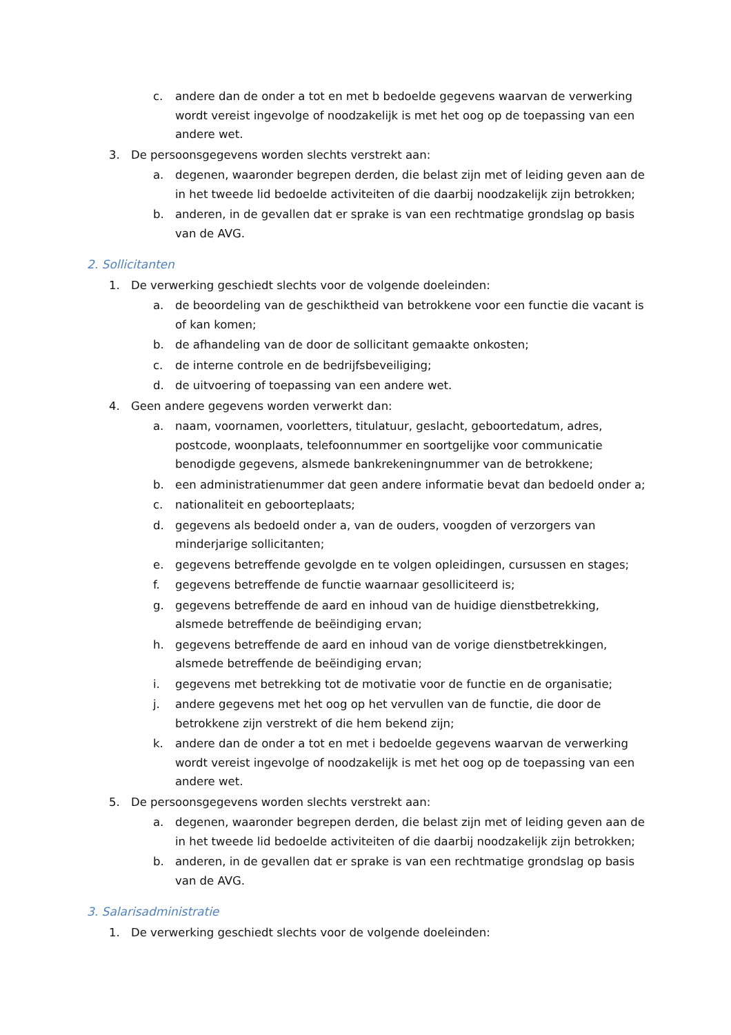c. andere dan de onder a tot en met b bedoelde gegevens waarvan de verwerking wordt vereist ingevolge of noodzakelijk is met het oog op de toepassing van een andere wet.
3. De persoonsgegevens worden slechts verstrekt aan:
a. degenen, waaronder begrepen derden, die belast zijn met of leiding geven aan de in het tweede lid bedoelde activiteiten of die daarbij noodzakelijk zijn betrokken;
b. anderen, in de gevallen dat er sprake is van een rechtmatige grondslag op basis
van de AVG.
2. Sollicitanten
1. De verwerking geschiedt slechts voor de volgende doeleinden:
a. de beoordeling van de geschiktheid van betrokkene voor een functie die vacant is of kan komen;
b. de afhandeling van de door de sollicitant gemaakte onkosten;
c. de interne controle en de bedrijfsbeveiliging;
d. de uitvoering of toepassing van een andere wet.
4. Geen andere gegevens worden verwerkt dan:
a. naam, voornamen, voorletters, titulatuur, geslacht, geboortedatum, adres, postcode, woonplaats, telefoonnummer en soortgelijke voor communicatie benodigde gegevens, alsmede bankrekeningnummer van de betrokkene;
b. een administratienummer dat geen andere informatie bevat dan bedoeld onder a;
c. nationaliteit en geboorteplaats;
d. gegevens als bedoeld onder a, van de ouders, voogden of verzorgers van minderjarige sollicitanten;
e. gegevens betreffende gevolgde en te volgen opleidingen, cursussen en stages;
f. gegevens betreffende de functie waarnaar gesolliciteerd is;
g. gegevens betreffende de aard en inhoud van de huidige dienstbetrekking, alsmede betreffende de beëindiging ervan;
h. gegevens betreffende de aard en inhoud van de vorige dienstbetrekkingen, alsmede betreffende de beëindiging ervan;
i. gegevens met betrekking tot de motivatie voor de functie en de organisatie;
j. andere gegevens met het oog op het vervullen van de functie, die door de betrokkene zijn verstrekt of die hem bekend zijn;
k. andere dan de onder a tot en met i bedoelde gegevens waarvan de verwerking wordt vereist ingevolge of noodzakelijk is met het oog op de toepassing van een andere wet.
5. De persoonsgegevens worden slechts verstrekt aan:
a. degenen, waaronder begrepen derden, die belast zijn met of leiding geven aan de in het tweede lid bedoelde activiteiten of die daarbij noodzakelijk zijn betrokken;
b. anderen, in de gevallen dat er sprake is van een rechtmatige grondslag op basis
van de AVG.
3. Salarisadministratie
1. De verwerking geschiedt slechts voor de volgende doeleinden: